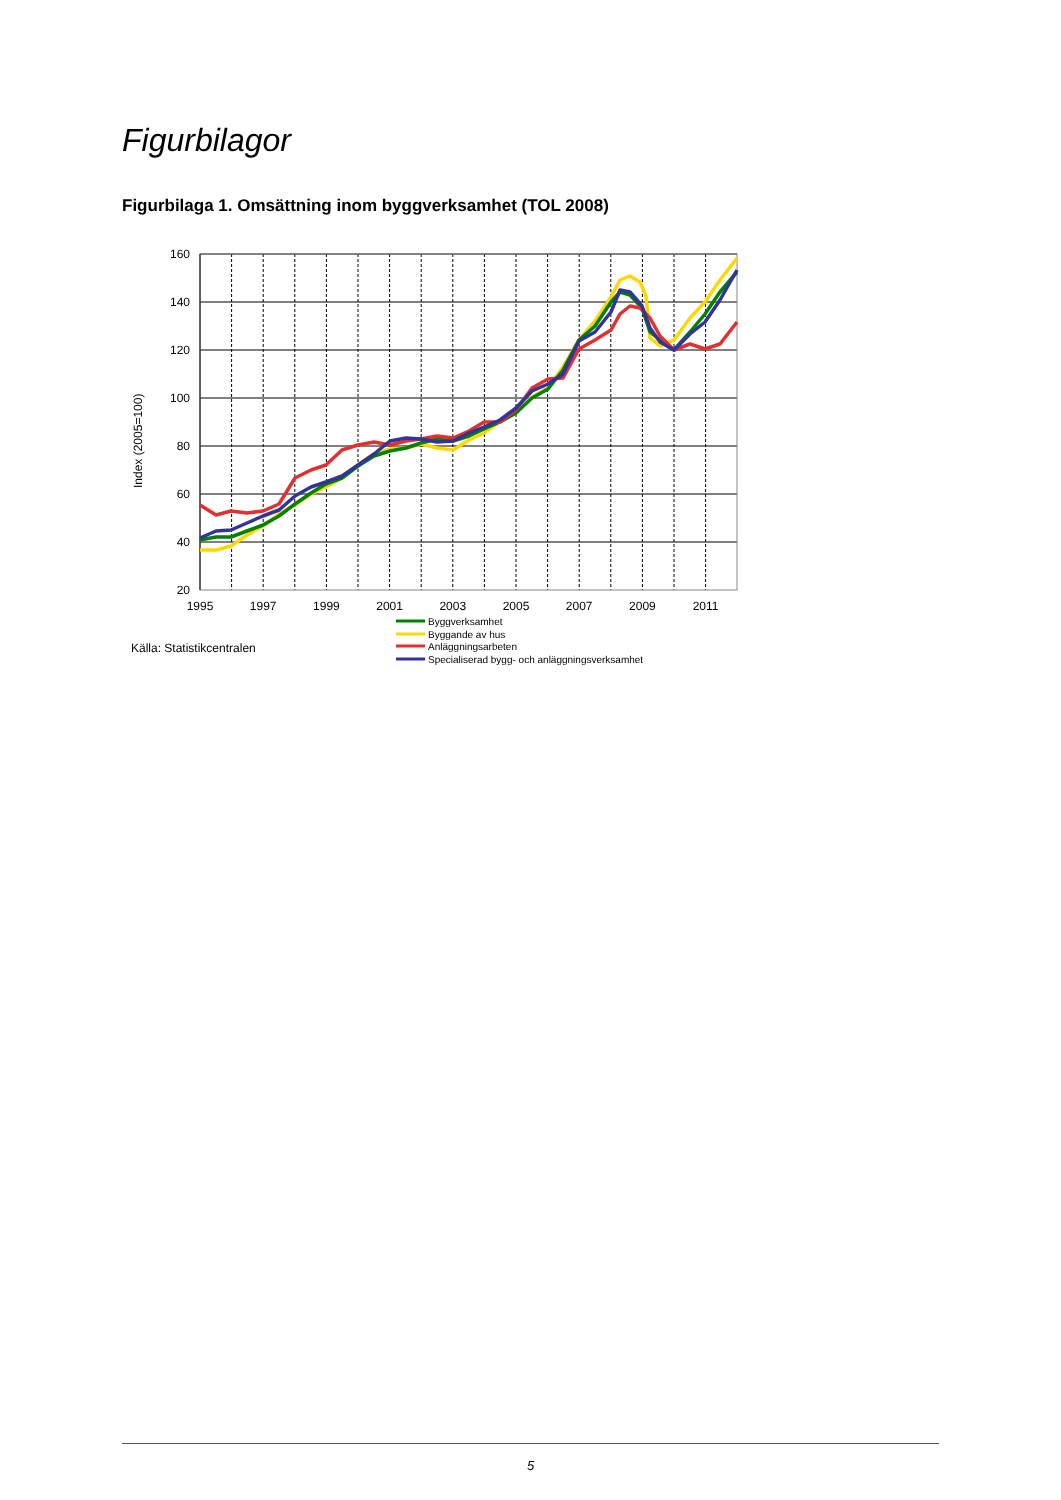Figurbilagor
Figurbilaga 1. Omsättning inom byggverksamhet (TOL 2008)
160
140
120
100
80
60
40
20
1995
1997
1999
2001
2003
2005
2007
2009
2011
Index (2005=100)
Källa: Statistikcentralen
Byggverksamhet
Byggande av hus
Anläggningsarbeten
Specialiserad bygg- och anläggningsverksamhet
5